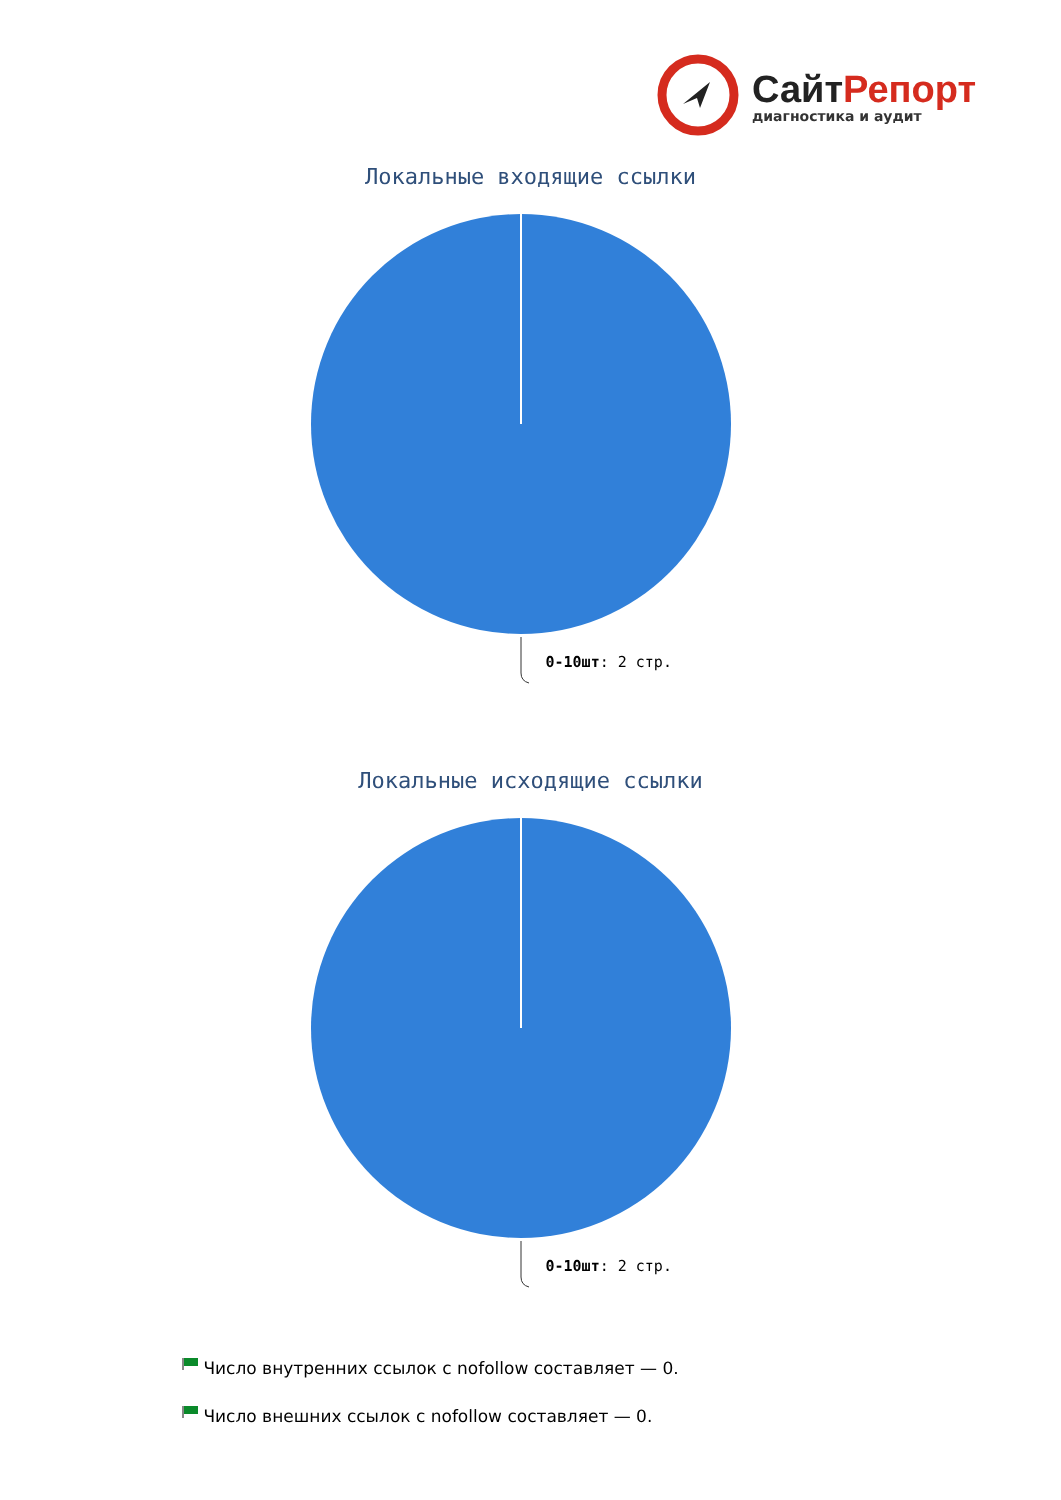СайтРепорт
диагностика и аудит
Локальные входящие ссылки
0-10шт: 2 стр.
Локальные исходящие ссылки
0-10шт: 2 стр.
Число внутренних ссылок с nofollow составляет — 0.
Число внешних ссылок с nofollow составляет — 0.